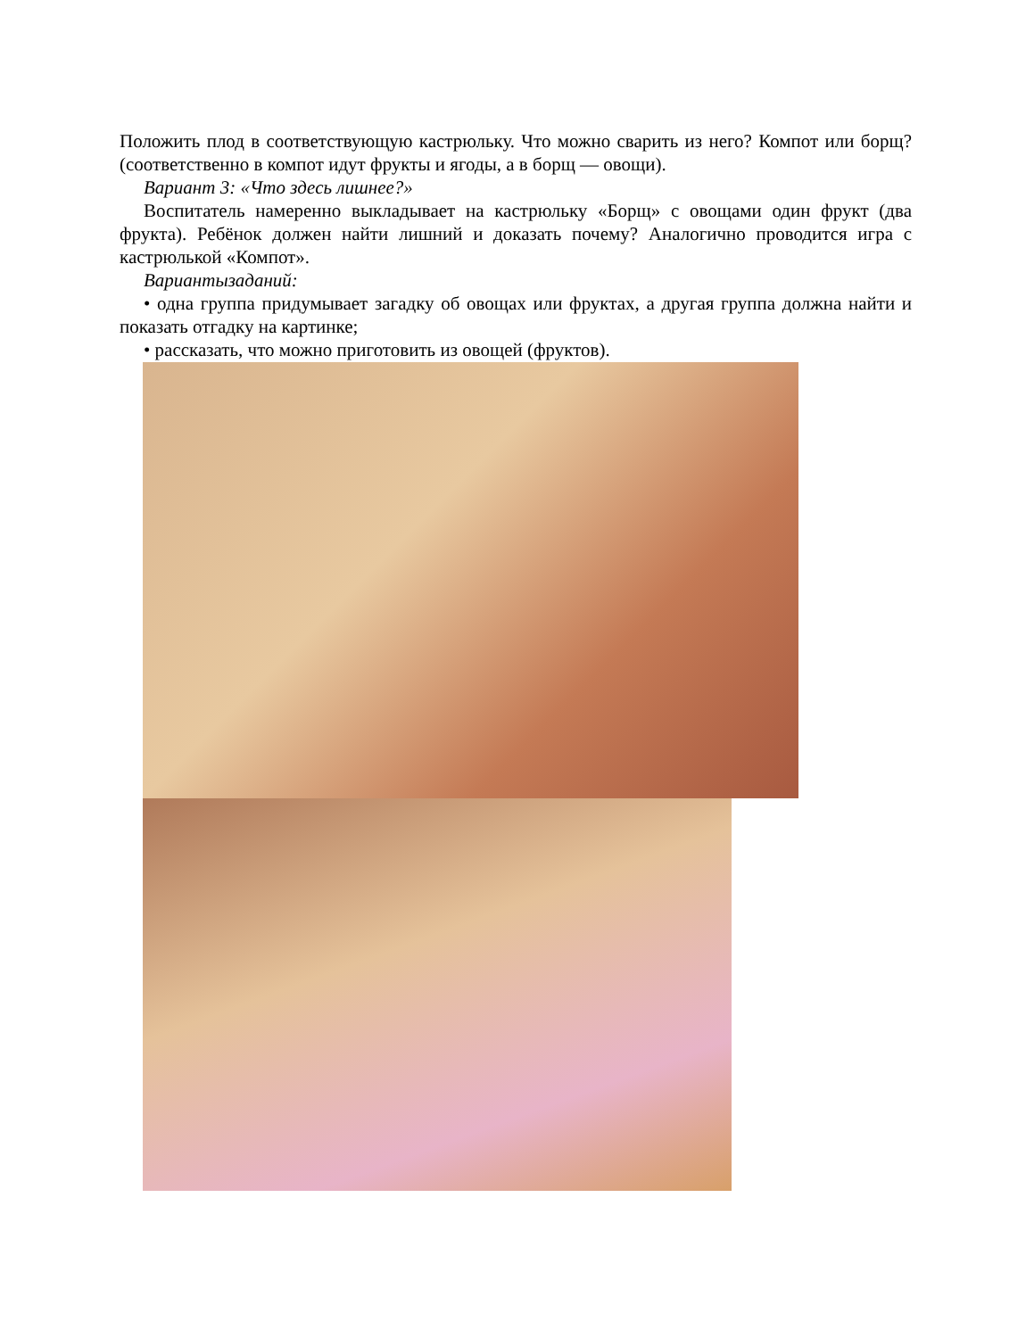Положить плод в соответствующую кастрюльку. Что можно сварить из него? Компот или борщ? (соответственно в компот идут фрукты и ягоды, а в борщ — овощи).
Вариант 3: «Что здесь лишнее?»
Воспитатель намеренно выкладывает на кастрюльку «Борщ» с овощами один фрукт (два фрукта). Ребёнок должен найти лишний и доказать почему? Аналогично проводится игра с кастрюлькой «Компот».
Вариантызаданий:
• одна группа придумывает загадку об овощах или фруктах, а другая группа должна найти и показать отгадку на картинке;
• рассказать, что можно приготовить из овощей (фруктов).